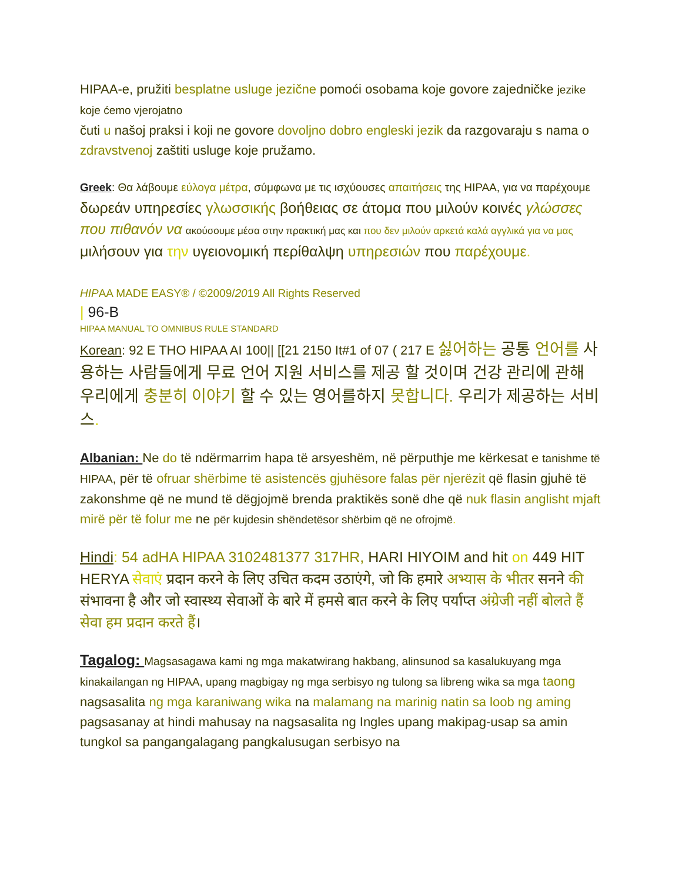HIPAA-e, pružiti besplatne usluge jezične pomoći osobama koje govore zajedničke jezike koje ćemo vjerojatno
čuti u našoj praksi i koji ne govore dovoljno dobro engleski jezik da razgovaraju s nama o zdravstvenoj zaštiti usluge koje pružamo.
Greek: Θα λάβουμε εύλογα μέτρα, σύμφωνα με τις ισχύουσες απαιτήσεις της HIPAA, για να παρέχουμε δωρεάν υπηρεσίες γλωσσικής βοήθειας σε άτομα που μιλούν κοινές γλώσσες που πιθανόν να ακούσουμε μέσα στην πρακτική μας και που δεν μιλούν αρκετά καλά αγγλικά για να μας μιλήσουν για την υγειονομική περίθαλψη υπηρεσιών που παρέχουμε.
HIPAA MADE EASY® / ©2009/2019 All Rights Reserved
| 96-B
HIPAA MANUAL TO OMNIBUS RULE STANDARD
Korean: 92 E THO HIPAA AI 100|| [[21 2150 It#1 of 07 ( 217 E 싫어하는 공통 언어를 사용하는 사람들에게 무료 언어 지원 서비스를 제공 할 것이며 건강 관리에 관해 우리에게 충분히 이야기 할 수 있는 영어를하지 못합니다. 우리가 제공하는 서비스.
Albanian: Ne do të ndërmarrim hapa të arsyeshëm, në përputhje me kërkesat e tanishme të HIPAA, për të ofruar shërbime të asistencës gjuhësore falas për njerëzit që flasin gjuhë të zakonshme që ne mund të dëgjojmë brenda praktikës sonë dhe që nuk flasin anglisht mjaft mirë për të folur me ne për kujdesin shëndetësor shërbim që ne ofrojmë.
Hindi: 54 adHA HIPAA 3102481377 317HR, HARI HIYOIM and hit on 449 HIT HERYA सेवाएं प्रदान करने के लिए उचित कदम उठाएंगे, जो कि हमारे अभ्यास के भीतर सनने की संभावना है और जो स्वास्थ्य सेवाओं के बारे में हमसे बात करने के लिए पर्याप्त अंग्रेजी नहीं बोलते हैं सेवा हम प्रदान करते हैं।
Tagalog: Magsasagawa kami ng mga makatwirang hakbang, alinsunod sa kasalukuyang mga kinakailangan ng HIPAA, upang magbigay ng mga serbisyo ng tulong sa libreng wika sa mga taong nagsasalita ng mga karaniwang wika na malamang na marinig natin sa loob ng aming pagsasanay at hindi mahusay na nagsasalita ng Ingles upang makipag-usap sa amin tungkol sa pangangalagang pangkalusugan serbisyo na